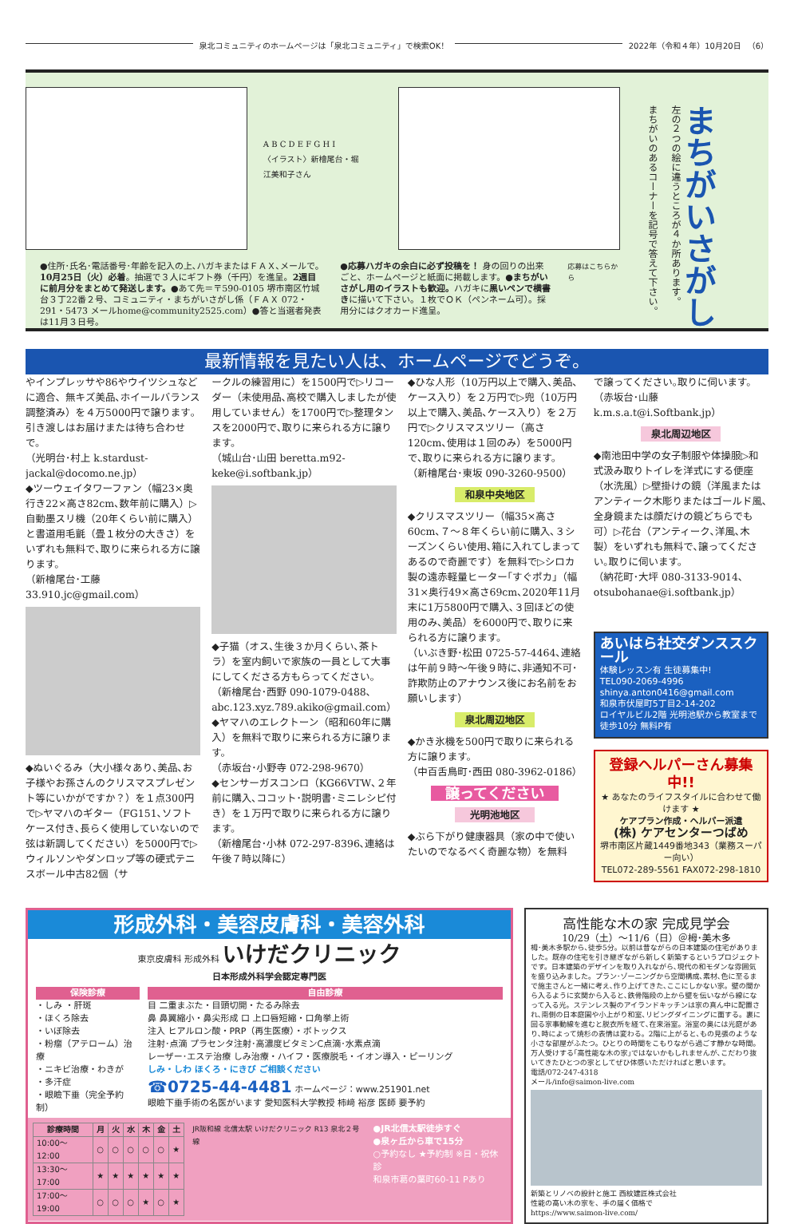泉北コミュニティのホームページは「泉北コミュニティ」で検索OK！
2022年（令和４年）10月20日 （6）
A B C D E F G H I
〈イラスト〉新檜尾台・堀江美和子さん
●住所･氏名･電話番号･年齢を記入の上､ハガキまたはＦＡＸ､メールで。10月25日（火）必着。抽選で３人にギフト券（千円）を進呈。2週目に前月分をまとめて発送します。●あて先＝〒590-0105 堺市南区竹城台３丁22番２号、コミュニティ・まちがいさがし係（ＦＡＸ 072・291・5473 メールhome@community2525.com）●答と当選者発表は11月３日号。
●応募ハガキの余白に必ず投稿を！ 身の回りの出来ごと、ホームページと紙面に掲載します。●まちがいさがし用のイラストも歓迎。ハガキに黒いペンで横書きに描いて下さい。１枚でＯＫ（ペンネーム可）。採用分にはクオカード進呈。
応募はこちらから
まちがいのあるコーナーを記号で答えて下さい。
左の２つの絵に違うところが４か所あります。
まちがいさがし
最新情報を見たい人は、ホームページでどうぞ。
やインプレッサや86やウイツシュなどに適合、無キズ美品､ホイールバランス調整済み）を４万5000円で譲ります｡引き渡しはお届けまたは待ち合わせで。
（光明台･村上 k.stardust-jackal@docomo.ne.jp）
◆ツーウェイタワーファン（幅23×奥行き22×高さ82cm､数年前に購入）▷自動墨スリ機（20年くらい前に購入）と書道用毛氈（畳１枚分の大きさ）をいずれも無料で､取りに来られる方に譲ります。
（新檜尾台･工藤 33.910.jc@gmail.com）
◆ぬいぐるみ（大小様々あり､美品､お子様やお孫さんのクリスマスプレゼント等にいかがですか？）を１点300円で▷ヤマハのギター（FG151､ソフトケース付き､長らく使用していないので弦は新調してください）を5000円で▷ウィルソンやダンロップ等の硬式テニスボール中古82個（サ
ークルの練習用に）を1500円で▷リコーダー（未使用品､高校で購入しましたが使用していません）を1700円で▷整理タンスを2000円で､取りに来られる方に譲ります。
（城山台･山田 beretta.m92-keke@i.softbank.jp）
◆子猫（オス､生後３か月くらい､茶トラ）を室内飼いで家族の一員として大事にしてくださる方もらってください。
（新檜尾台･西野 090-1079-0488､abc.123.xyz.789.akiko@gmail.com）
◆ヤマハのエレクトーン（昭和60年に購入）を無料で取りに来られる方に譲ります。
（赤坂台･小野寺 072-298-9670）
◆センサーガスコンロ（KG66VTW､２年前に購入､ココット･説明書･ミニレシピ付き）を１万円で取りに来られる方に譲ります。
（新檜尾台･小林 072-297-8396､連絡は午後７時以降に）
◆ひな人形（10万円以上で購入､美品､ケース入り）を２万円で▷兜（10万円以上で購入､美品､ケース入り）を２万円で▷クリスマスツリー（高さ120cm､使用は１回のみ）を5000円で､取りに来られる方に譲ります。
（新檜尾台･東坂 090-3260-9500）
和泉中央地区
◆クリスマスツリー（幅35×高さ60cm､７～８年くらい前に購入､３シーズンくらい使用､箱に入れてしまってあるので奇麗です）を無料で▷シロカ製の遠赤軽量ヒーター｢すぐポカ｣（幅31×奥行49×高さ69cm､2020年11月末に1万5800円で購入､３回ほどの使用のみ､美品）を6000円で､取りに来られる方に譲ります。
（いぶき野･松田 0725-57-4464､連絡は午前９時～午後９時に､非通知不可･詐欺防止のアナウンス後にお名前をお願いします）
泉北周辺地区
◆かき氷機を500円で取りに来られる方に譲ります。
（中百舌鳥町･西田 080-3962-0186）
譲ってください
光明池地区
◆ぶら下がり健康器具（家の中で使いたいのでなるべく奇麗な物）を無料
で譲ってください｡取りに伺います。
（赤坂台･山藤 k.m.s.a.t@i.Softbank.jp）
泉北周辺地区
◆南池田中学の女子制服や体操服▷和式汲み取りトイレを洋式にする便座（水洗風）▷壁掛けの鏡（洋風またはアンティーク木彫りまたはゴールド風､全身鏡または顔だけの鏡どちらでも可）▷花台（アンティーク､洋風､木製）をいずれも無料で､譲ってください｡取りに伺います。
（納花町･大坪 080-3133-9014､otsubohanae@i.softbank.jp）
あいはら社交ダンススクール
体験レッスン有 生徒募集中!
TEL090-2069-4996
shinya.anton0416@gmail.com
和泉市伏屋町5丁目2-14-202
ロイヤルビル2階 光明池駅から教室まで徒歩10分 無料P有
登録ヘルパーさん募集中!!
★ あなたのライフスタイルに合わせて働けます ★
ケアプラン作成・ヘルパー派遣
(株) ケアセンターつばめ
堺市南区片蔵1449番地343（業務スーパー向い）
TEL072-289-5561 FAX072-298-1810
形成外科・美容皮膚科・美容外科
東京皮膚科 形成外科 いけだクリニック
日本形成外科学会認定専門医
保険診療
・しみ ・肝斑
・ほくろ除去
・いぼ除去
・粉瘤（アテローム）治療
・ニキビ治療・わきが
・多汗症
・眼瞼下垂（完全予約制）
自由診療
目 二重まぶた・目頭切開・たるみ除去
鼻 鼻翼縮小・鼻尖形成 口 上口唇短縮・口角挙上術
注入 ヒアルロン酸・PRP（再生医療）・ボトックス
注射･点滴 プラセンタ注射･高濃度ビタミンC点滴･水素点滴
レーザー･エステ治療 しみ治療・ハイフ・医療脱毛・イオン導入・ピーリング
しみ・しわ ほくろ・にきび ご相談ください
☎0725-44-4481 ホームページ：www.251901.net
眼瞼下垂手術の名医がいます 愛知医科大学教授 柿﨑 裕彦 医師 要予約
| 診療時間 | 月 | 火 | 水 | 木 | 金 | 土 |
| --- | --- | --- | --- | --- | --- | --- |
| 10:00～12:00 | ○ | ○ | ○ | ○ | ○ | ★ |
| 13:30～17:00 | ★ | ★ | ★ | ★ | ★ | ★ |
| 17:00～19:00 | ○ | ○ | ○ | ★ | ○ | ★ |
JR阪和線 北信太駅 いけだクリニック R13 泉北２号線
●JR北信太駅徒歩すぐ
●泉ヶ丘から車で15分
○予約なし ★予約制 ※日・祝休診
和泉市葛の葉町60-11 Pあり
高性能な木の家 完成見学会
10/29（土）～11/6（日）＠栂･美木多
栂･美木多駅から､徒歩5分。以前は昔ながらの日本建築の住宅がありました。既存の住宅を引き継ぎながら新しく新築するというプロジェクトです。日本建築のデザインを取り入れながら､現代の和モダンな雰囲気を盛り込みました。プラン･ゾーニングから空間構成､素材､色に至るまで施主さんと一緒に考え､作り上げてきた､ここにしかない家。壁の間から入るように玄関から入ると､鉄骨階段の上から壁を伝いながら線になって入る光。ステンレス製のアイランドキッチンは家の真ん中に配置され､南側の日本庭園や小上がり和室､リビングダイニングに面する。裏に回る家事動線を進むと脱衣所を経て､在来浴室。浴室の奥には光庭があり､時によって焼杉の表情は変わる。2階に上がると､もの見張のような小さな部屋がふたつ。ひとりの時間をこもりながら過ごす静かな時間。万人受けする｢高性能な木の家｣ではないかもしれませんが､こだわり抜いてきたひとつの家としてぜひ体感いただければと思います。
電話/072-247-4318
メール/info@saimon-live.com
新築とリノベの設計と施工 西紋建匠株式会社
性能の高い木の家を、手の届く価格で
https://www.saimon-live.com/